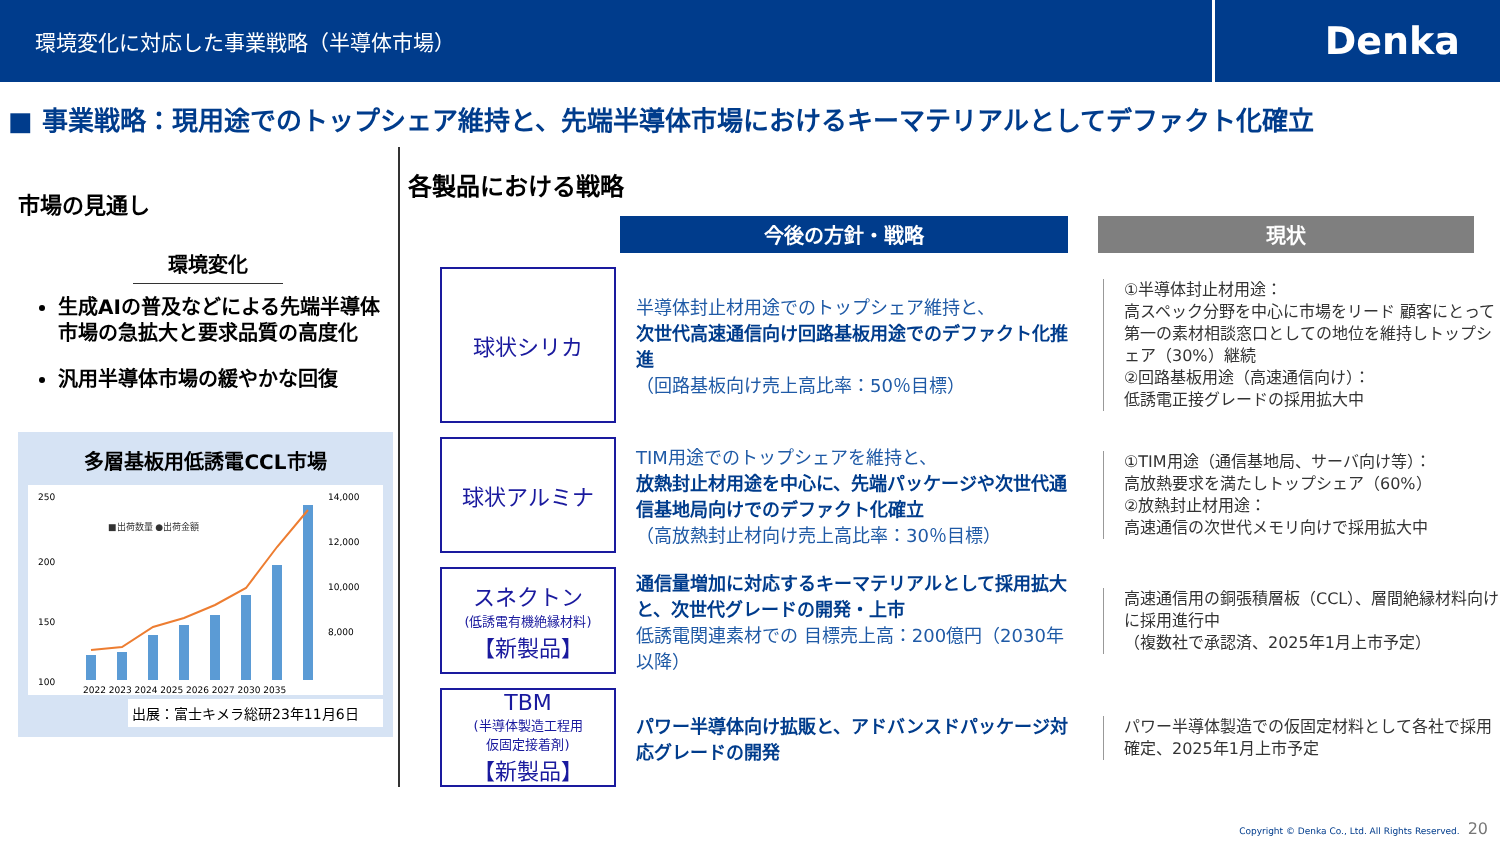環境変化に対応した事業戦略（半導体市場）
Denka
■ 事業戦略：現用途でのトップシェア維持と、先端半導体市場におけるキーマテリアルとしてデファクト化確立
市場の見通し
環境変化
生成AIの普及などによる先端半導体市場の急拡大と要求品質の高度化
汎用半導体市場の緩やかな回復
多層基板用低誘電CCL市場
250
200
150
100
14,000
12,000
10,000
8,000
■出荷数量 ●出荷金額
2022 2023 2024 2025 2026 2027 2030 2035
出展：富士キメラ総研23年11月6日
各製品における戦略
今後の方針・戦略 現状
球状シリカ
半導体封止材用途でのトップシェア維持と、
次世代高速通信向け回路基板用途でのデファクト化推進
（回路基板向け売上高比率：50％目標）
①半導体封止材用途：
高スペック分野を中心に市場をリード 顧客にとって第一の素材相談窓口としての地位を維持しトップシェア（30%）継続
②回路基板用途（高速通信向け）：
低誘電正接グレードの採用拡大中
球状アルミナ
TIM用途でのトップシェアを維持と、
放熱封止材用途を中心に、先端パッケージや次世代通信基地局向けでのデファクト化確立
（高放熱封止材向け売上高比率：30％目標）
①TIM用途（通信基地局、サーバ向け等）：
高放熱要求を満たしトップシェア（60%）
②放熱封止材用途：
高速通信の次世代メモリ向けで採用拡大中
スネクトン
(低誘電有機絶縁材料)
【新製品】
通信量増加に対応するキーマテリアルとして採用拡大と、次世代グレードの開発・上市
低誘電関連素材での 目標売上高：200億円（2030年以降）
高速通信用の銅張積層板（CCL）、層間絶縁材料向けに採用進行中
（複数社で承認済、2025年1月上市予定）
TBM
(半導体製造工程用
仮固定接着剤)
【新製品】
パワー半導体向け拡販と、アドバンスドパッケージ対応グレードの開発
パワー半導体製造での仮固定材料として各社で採用確定、2025年1月上市予定
Copyright © Denka Co., Ltd. All Rights Reserved. 20